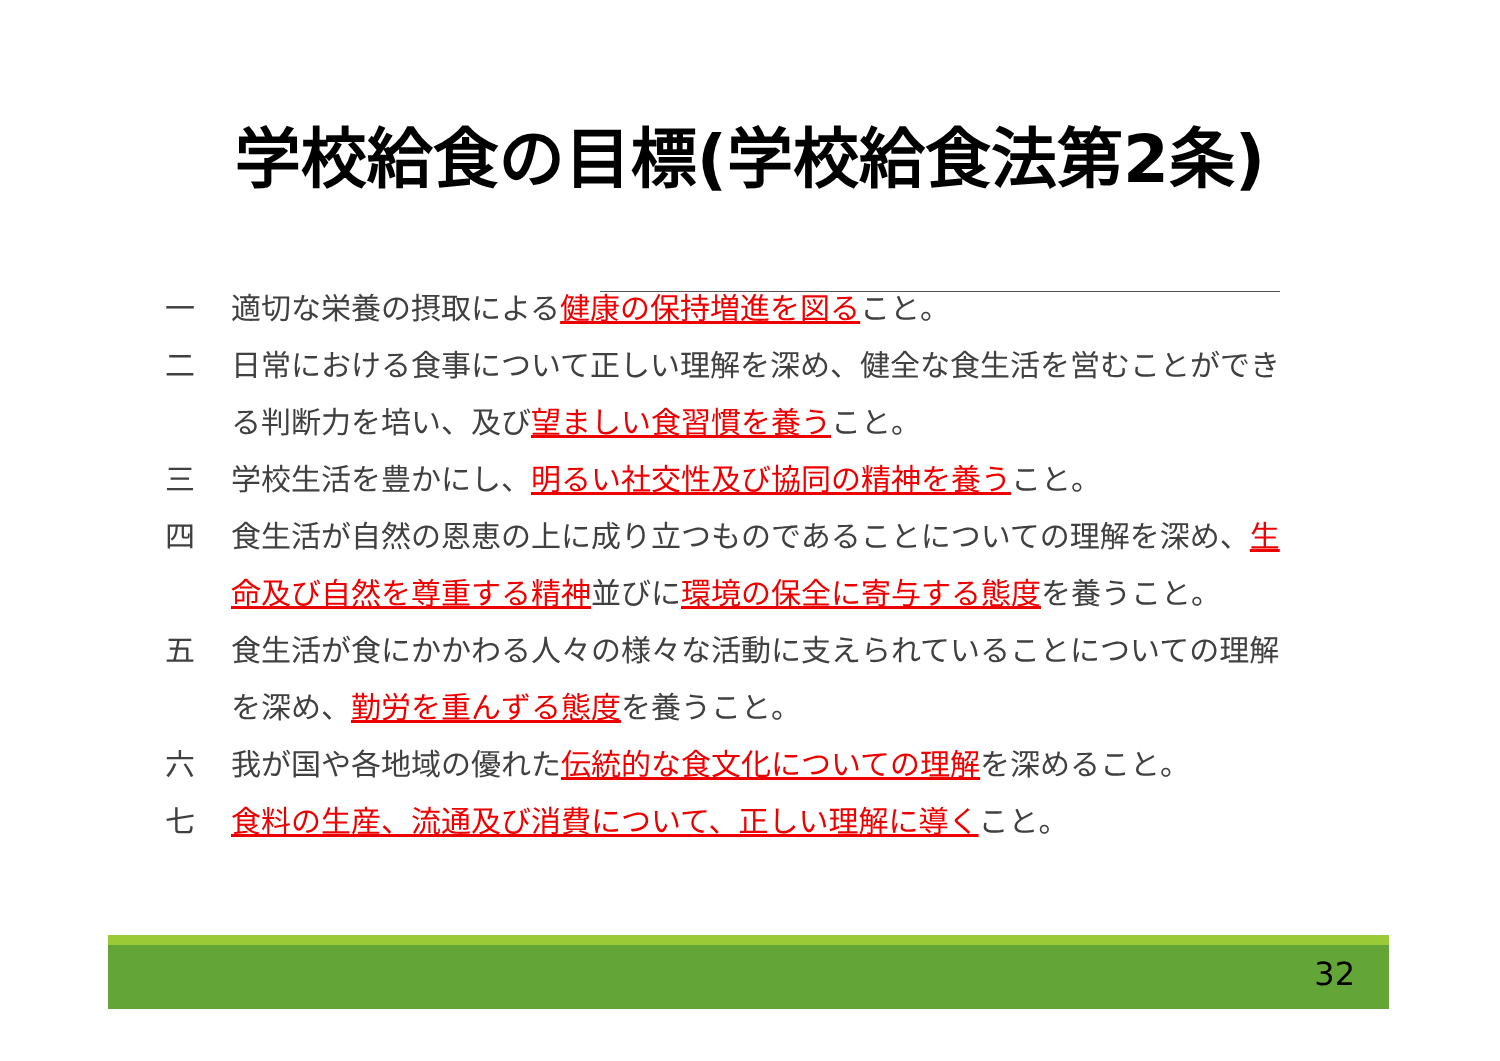学校給食の目標(学校給食法第2条)
一 適切な栄養の摂取による健康の保持増進を図ること。
二 日常における食事について正しい理解を深め、健全な食生活を営むことができる判断力を培い、及び望ましい食習慣を養うこと。
三 学校生活を豊かにし、明るい社交性及び協同の精神を養うこと。
四 食生活が自然の恩恵の上に成り立つものであることについての理解を深め、生命及び自然を尊重する精神並びに環境の保全に寄与する態度を養うこと。
五 食生活が食にかかわる人々の様々な活動に支えられていることについての理解を深め、勤労を重んずる態度を養うこと。
六 我が国や各地域の優れた伝統的な食文化についての理解を深めること。
七 食料の生産、流通及び消費について、正しい理解に導くこと。
32